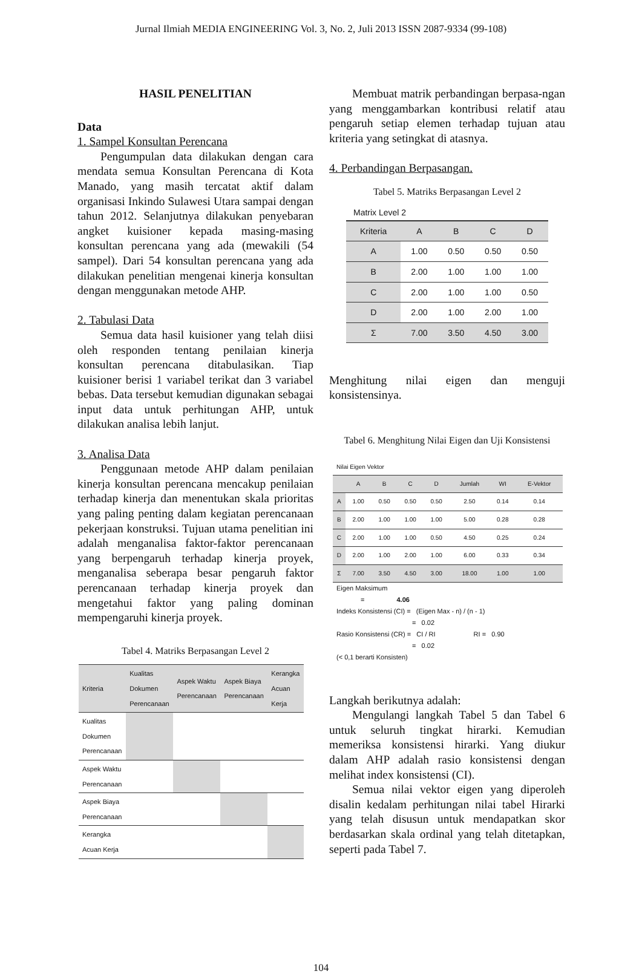Jurnal Ilmiah MEDIA ENGINEERING Vol. 3, No. 2, Juli 2013 ISSN 2087-9334 (99-108)
HASIL PENELITIAN
Data
1. Sampel Konsultan Perencana
Pengumpulan data dilakukan dengan cara mendata semua Konsultan Perencana di Kota Manado, yang masih tercatat aktif dalam organisasi Inkindo Sulawesi Utara sampai dengan tahun 2012. Selanjutnya dilakukan penyebaran angket kuisioner kepada masing-masing konsultan perencana yang ada (mewakili (54 sampel). Dari 54 konsultan perencana yang ada dilakukan penelitian mengenai kinerja konsultan dengan menggunakan metode AHP.
2. Tabulasi Data
Semua data hasil kuisioner yang telah diisi oleh responden tentang penilaian kinerja konsultan perencana ditabulasikan. Tiap kuisioner berisi 1 variabel terikat dan 3 variabel bebas. Data tersebut kemudian digunakan sebagai input data untuk perhitungan AHP, untuk dilakukan analisa lebih lanjut.
3. Analisa Data
Penggunaan metode AHP dalam penilaian kinerja konsultan perencana mencakup penilaian terhadap kinerja dan menentukan skala prioritas yang paling penting dalam kegiatan perencanaan pekerjaan konstruksi. Tujuan utama penelitian ini adalah menganalisa faktor-faktor perencanaan yang berpengaruh terhadap kinerja proyek, menganalisa seberapa besar pengaruh faktor perencanaan terhadap kinerja proyek dan mengetahui faktor yang paling dominan mempengaruhi kinerja proyek.
Tabel 4. Matriks Berpasangan Level 2
| Kriteria | Kualitas Dokumen Perencanaan | Aspek Waktu Perencanaan | Aspek Biaya Perencanaan | Kerangka Acuan Kerja |
| --- | --- | --- | --- | --- |
| Kualitas Dokumen Perencanaan | | | | |
| Aspek Waktu Perencanaan | | | | |
| Aspek Biaya Perencanaan | | | | |
| Kerangka Acuan Kerja | | | | |
Membuat matrik perbandingan berpasa-ngan yang menggambarkan kontribusi relatif atau pengaruh setiap elemen terhadap tujuan atau kriteria yang setingkat di atasnya.
4. Perbandingan Berpasangan.
Tabel 5. Matriks Berpasangan Level 2
Matrix Level 2
| Kriteria | A | B | C | D |
| --- | --- | --- | --- | --- |
| A | 1.00 | 0.50 | 0.50 | 0.50 |
| B | 2.00 | 1.00 | 1.00 | 1.00 |
| C | 2.00 | 1.00 | 1.00 | 0.50 |
| D | 2.00 | 1.00 | 2.00 | 1.00 |
| Σ | 7.00 | 3.50 | 4.50 | 3.00 |
Menghitung nilai eigen dan menguji konsistensinya.
Tabel 6. Menghitung Nilai Eigen dan Uji Konsistensi
Nilai Eigen Vektor
| | A | B | C | D | Jumlah | WI | E-Vektor |
| --- | --- | --- | --- | --- | --- | --- | --- |
| A | 1.00 | 0.50 | 0.50 | 0.50 | 2.50 | 0.14 | 0.14 |
| B | 2.00 | 1.00 | 1.00 | 1.00 | 5.00 | 0.28 | 0.28 |
| C | 2.00 | 1.00 | 1.00 | 0.50 | 4.50 | 0.25 | 0.24 |
| D | 2.00 | 1.00 | 2.00 | 1.00 | 6.00 | 0.33 | 0.34 |
| Σ | 7.00 | 3.50 | 4.50 | 3.00 | 18.00 | 1.00 | 1.00 |
Eigen Maksimum
= 4.06
Indeks Konsistensi (CI) = (Eigen Max - n) / (n - 1)
= 0.02
Rasio Konsistensi (CR) = CI / RI RI = 0.90
= 0.02
(< 0,1 berarti Konsisten)
Langkah berikutnya adalah:
Mengulangi langkah Tabel 5 dan Tabel 6 untuk seluruh tingkat hirarki. Kemudian memeriksa konsistensi hirarki. Yang diukur dalam AHP adalah rasio konsistensi dengan melihat index konsistensi (CI).
Semua nilai vektor eigen yang diperoleh disalin kedalam perhitungan nilai tabel Hirarki yang telah disusun untuk mendapatkan skor berdasarkan skala ordinal yang telah ditetapkan, seperti pada Tabel 7.
104